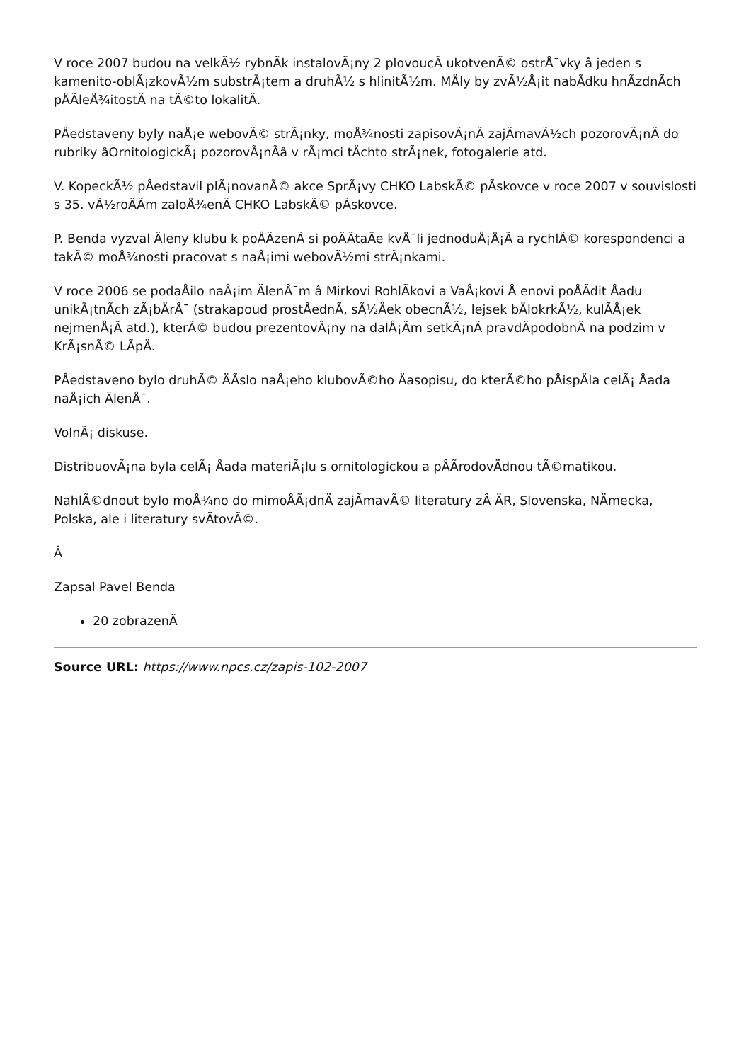V roce 2007 budou na velkÃ½ rybnÃk instalovÃ¡ny 2 plovoucÃ ukotvenÃ© ostrÅ¯vky â jeden s kamenito-oblÃ¡zkovÃ½m substrÃ¡tem a druhÃ½ s hlinitÃ½m. MÄly by zvÃ½Å¡it nabÃdku hnÃzdnÃch pÅÃleÅ¾itostÃ na tÃ©to lokalitÄ.
PÅedstaveny byly naÅ¡e webovÃ© strÃ¡nky, moÅ¾nosti zapisovÃ¡nÃ zajÃmavÃ½ch pozorovÃ¡nÃ do rubriky âOrnitologickÃ¡ pozorovÃ¡nÃâ v rÃ¡mci tÄchto strÃ¡nek, fotogalerie atd.
V. KopeckÃ½ pÅedstavil plÃ¡novanÃ© akce SprÃ¡vy CHKO LabskÃ© pÃskovce v roce 2007 v souvislosti s 35. vÃ½roÄÃm zaloÅ¾enÃ CHKO LabskÃ© pÃskovce.
P. Benda vyzval Äleny klubu k poÅÃzenÃ si poÄÃtaÄe kvÅ¯li jednoduÅ¡Å¡Ã a rychlÃ© korespondenci a takÃ© moÅ¾nosti pracovat s naÅ¡imi webovÃ½mi strÃ¡nkami.
V roce 2006 se podaÅilo naÅ¡im ÄlenÅ¯m â Mirkovi RohlÃkovi a VaÅ¡kovi Å enovi poÅÃdit Åadu unikÃ¡tnÃch zÃ¡bÄrÅ¯ (strakapoud prostÅednÃ, sÃ½Äek obecnÃ½, lejsek bÄlokrkÃ½, kulÃÅ¡ek nejmenÅ¡Ã atd.), kterÃ© budou prezentovÃ¡ny na dalÅ¡Ãm setkÃ¡nÃ pravdÄpodobnÄ na podzim v KrÃ¡snÃ© LÃpÄ.
PÅedstaveno bylo druhÃ© ÄÃslo naÅ¡eho klubovÃ©ho Äasopisu, do kterÃ©ho pÅispÄla celÃ¡ Åada naÅ¡ich ÄlenÅ¯.
VolnÃ¡ diskuse.
DistribuovÃ¡na byla celÃ¡ Åada materiÃ¡lu s ornitologickou a pÅÃrodovÄdnou tÃ©matikou.
NahlÃ©dnout bylo moÅ¾no do mimoÅÃ¡dnÄ zajÃmavÃ© literatury zÂ ÄR, Slovenska, NÄmecka, Polska, ale i literatury svÄtovÃ©.
Â
Zapsal Pavel Benda
20 zobrazenÃ
Source URL: https://www.npcs.cz/zapis-102-2007